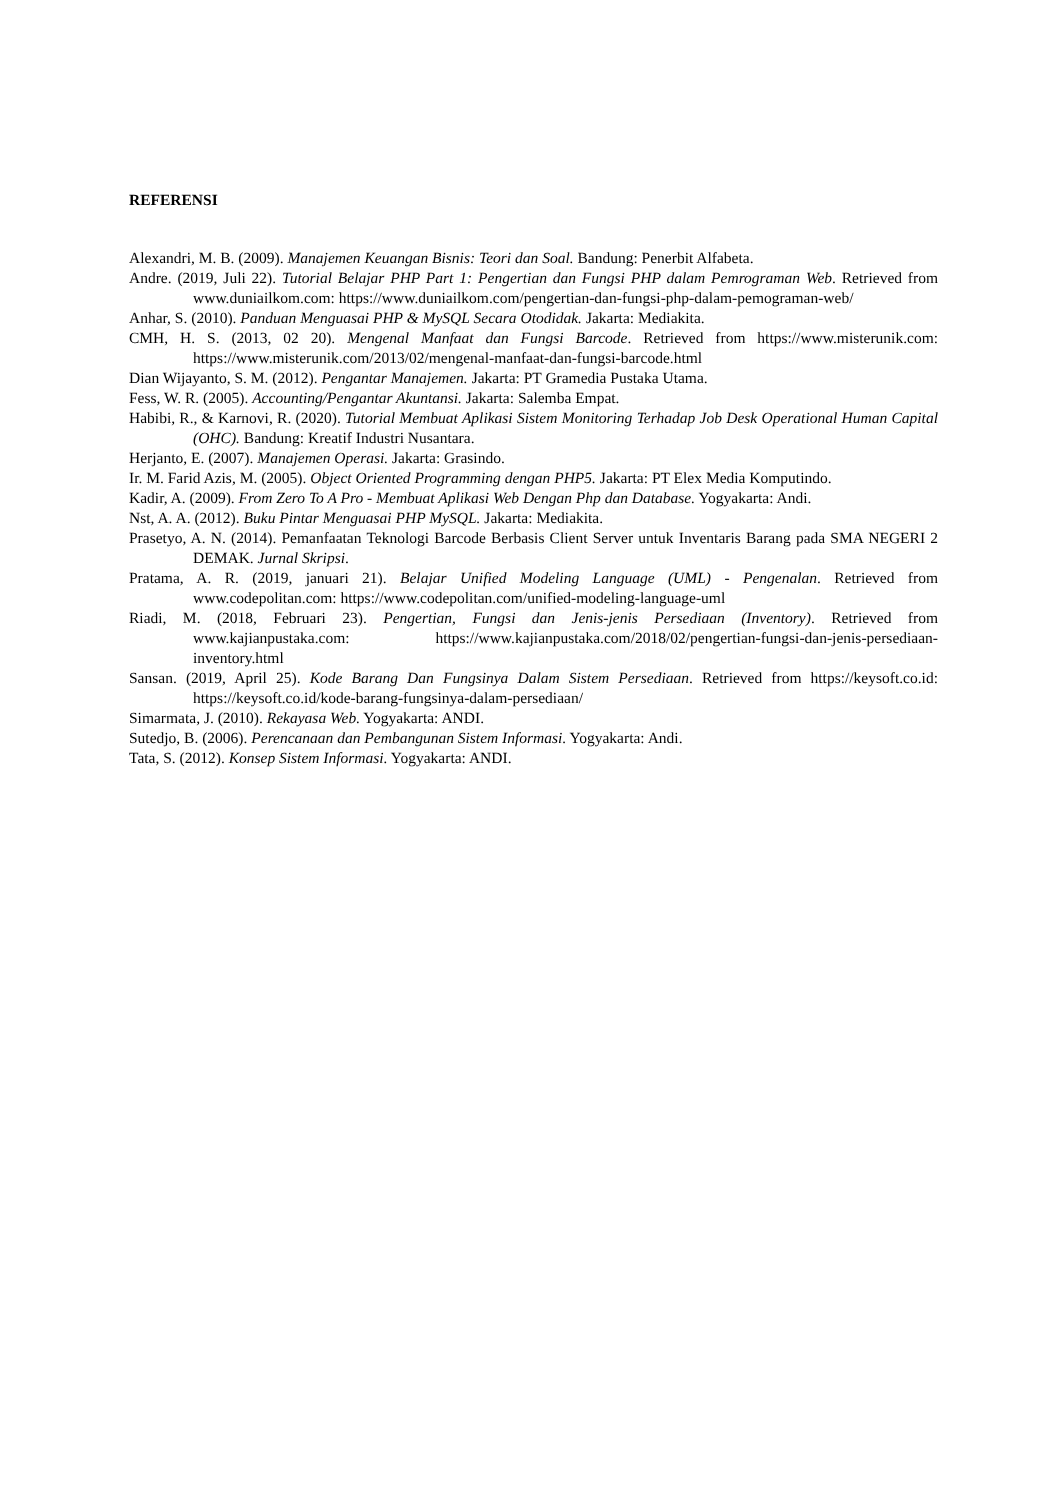REFERENSI
Alexandri, M. B. (2009). Manajemen Keuangan Bisnis: Teori dan Soal. Bandung: Penerbit Alfabeta.
Andre. (2019, Juli 22). Tutorial Belajar PHP Part 1: Pengertian dan Fungsi PHP dalam Pemrograman Web. Retrieved from www.duniailkom.com: https://www.duniailkom.com/pengertian-dan-fungsi-php-dalam-pemograman-web/
Anhar, S. (2010). Panduan Menguasai PHP & MySQL Secara Otodidak. Jakarta: Mediakita.
CMH, H. S. (2013, 02 20). Mengenal Manfaat dan Fungsi Barcode. Retrieved from https://www.misterunik.com: https://www.misterunik.com/2013/02/mengenal-manfaat-dan-fungsi-barcode.html
Dian Wijayanto, S. M. (2012). Pengantar Manajemen. Jakarta: PT Gramedia Pustaka Utama.
Fess, W. R. (2005). Accounting/Pengantar Akuntansi. Jakarta: Salemba Empat.
Habibi, R., & Karnovi, R. (2020). Tutorial Membuat Aplikasi Sistem Monitoring Terhadap Job Desk Operational Human Capital (OHC). Bandung: Kreatif Industri Nusantara.
Herjanto, E. (2007). Manajemen Operasi. Jakarta: Grasindo.
Ir. M. Farid Azis, M. (2005). Object Oriented Programming dengan PHP5. Jakarta: PT Elex Media Komputindo.
Kadir, A. (2009). From Zero To A Pro - Membuat Aplikasi Web Dengan Php dan Database. Yogyakarta: Andi.
Nst, A. A. (2012). Buku Pintar Menguasai PHP MySQL. Jakarta: Mediakita.
Prasetyo, A. N. (2014). Pemanfaatan Teknologi Barcode Berbasis Client Server untuk Inventaris Barang pada SMA NEGERI 2 DEMAK. Jurnal Skripsi.
Pratama, A. R. (2019, januari 21). Belajar Unified Modeling Language (UML) - Pengenalan. Retrieved from www.codepolitan.com: https://www.codepolitan.com/unified-modeling-language-uml
Riadi, M. (2018, Februari 23). Pengertian, Fungsi dan Jenis-jenis Persediaan (Inventory). Retrieved from www.kajianpustaka.com: https://www.kajianpustaka.com/2018/02/pengertian-fungsi-dan-jenis-persediaan-inventory.html
Sansan. (2019, April 25). Kode Barang Dan Fungsinya Dalam Sistem Persediaan. Retrieved from https://keysoft.co.id: https://keysoft.co.id/kode-barang-fungsinya-dalam-persediaan/
Simarmata, J. (2010). Rekayasa Web. Yogyakarta: ANDI.
Sutedjo, B. (2006). Perencanaan dan Pembangunan Sistem Informasi. Yogyakarta: Andi.
Tata, S. (2012). Konsep Sistem Informasi. Yogyakarta: ANDI.